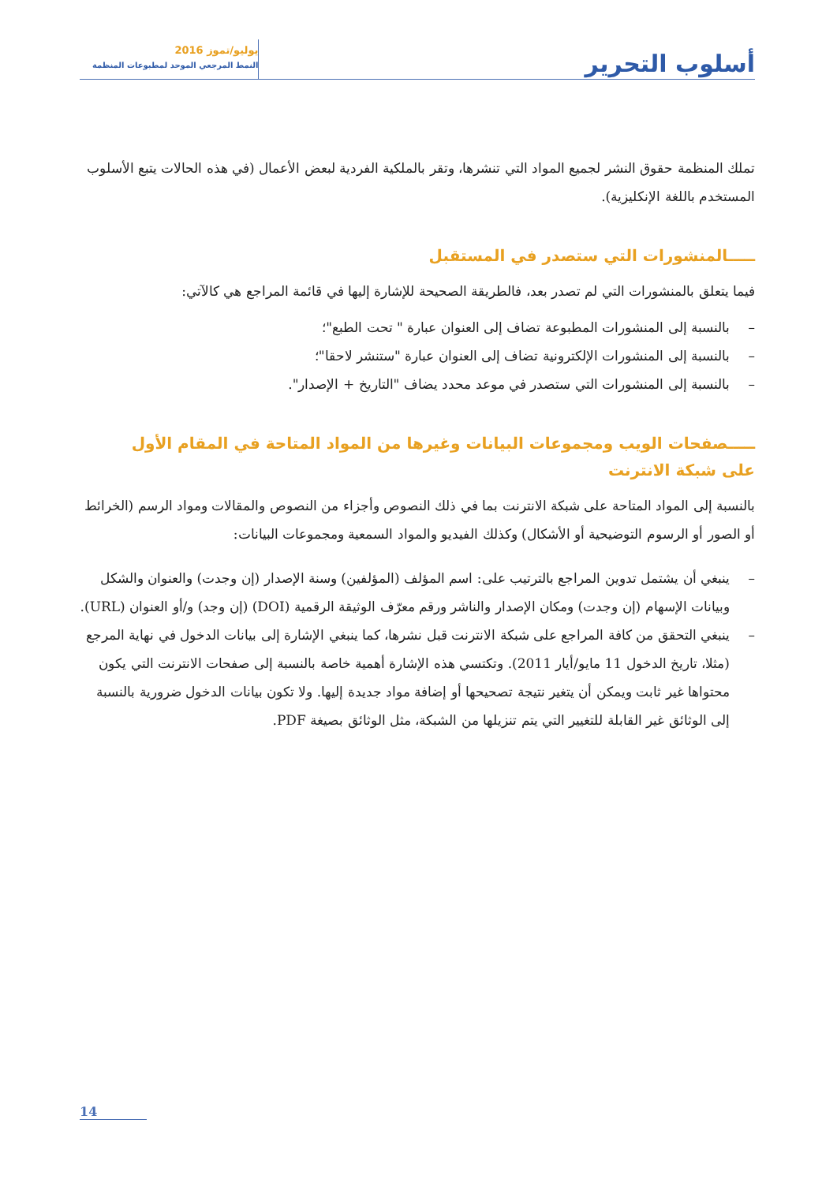أسلوب التحرير
يوليو/تموز 2016
النمط المرجعي الموحد لمطبوعات المنظمة
تملك المنظمة حقوق النشر لجميع المواد التي تنشرها، وتقر بالملكية الفردية لبعض الأعمال (في هذه الحالات يتبع الأسلوب المستخدم باللغة الإنكليزية).
ـــــالمنشورات التي ستصدر في المستقبل
فيما يتعلق بالمنشورات التي لم تصدر بعد، فالطريقة الصحيحة للإشارة إليها في قائمة المراجع هي كالآتي:
– بالنسبة إلى المنشورات المطبوعة تضاف إلى العنوان عبارة " تحت الطبع"؛
– بالنسبة إلى المنشورات الإلكترونية تضاف إلى العنوان عبارة "ستنشر لاحقا"؛
– بالنسبة إلى المنشورات التي ستصدر في موعد محدد يضاف "التاريخ + الإصدار".
ـــــصفحات الويب ومجموعات البيانات وغيرها من المواد المتاحة في المقام الأول على شبكة الانترنت
بالنسبة إلى المواد المتاحة على شبكة الانترنت بما في ذلك النصوص وأجزاء من النصوص والمقالات ومواد الرسم (الخرائط أو الصور أو الرسوم التوضيحية أو الأشكال) وكذلك الفيديو والمواد السمعية ومجموعات البيانات:
– ينبغي أن يشتمل تدوين المراجع بالترتيب على: اسم المؤلف (المؤلفين) وسنة الإصدار (إن وجدت) والعنوان والشكل وبيانات الإسهام (إن وجدت) ومكان الإصدار والناشر ورقم معرّف الوثيقة الرقمية (DOI) (إن وجد) و/أو العنوان (URL).
– ينبغي التحقق من كافة المراجع على شبكة الانترنت قبل نشرها، كما ينبغي الإشارة إلى بيانات الدخول في نهاية المرجع (مثلا، تاريخ الدخول 11 مايو/أيار 2011). وتكتسي هذه الإشارة أهمية خاصة بالنسبة إلى صفحات الانترنت التي يكون محتواها غير ثابت ويمكن أن يتغير نتيجة تصحيحها أو إضافة مواد جديدة إليها. ولا تكون بيانات الدخول ضرورية بالنسبة إلى الوثائق غير القابلة للتغيير التي يتم تنزيلها من الشبكة، مثل الوثائق بصيغة PDF.
14